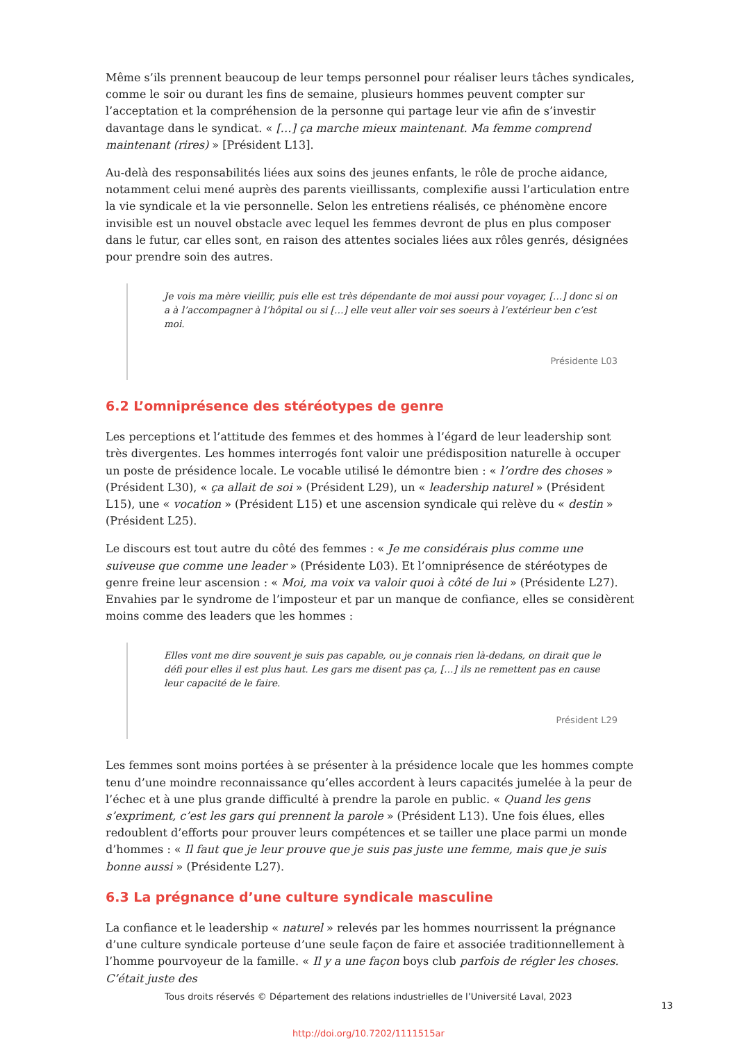Même s’ils prennent beaucoup de leur temps personnel pour réaliser leurs tâches syndicales, comme le soir ou durant les fins de semaine, plusieurs hommes peuvent compter sur l’acceptation et la compréhension de la personne qui partage leur vie afin de s’investir davantage dans le syndicat. « […] ça marche mieux maintenant. Ma femme comprend maintenant (rires) » [Président L13].
Au-delà des responsabilités liées aux soins des jeunes enfants, le rôle de proche aidance, notamment celui mené auprès des parents vieillissants, complexifie aussi l’articulation entre la vie syndicale et la vie personnelle. Selon les entretiens réalisés, ce phénomène encore invisible est un nouvel obstacle avec lequel les femmes devront de plus en plus composer dans le futur, car elles sont, en raison des attentes sociales liées aux rôles genrés, désignées pour prendre soin des autres.
Je vois ma mère vieillir, puis elle est très dépendante de moi aussi pour voyager, […] donc si on a à l’accompagner à l’hôpital ou si […] elle veut aller voir ses soeurs à l’extérieur ben c’est moi.
Présidente L03
6.2 L’omniprésence des stéréotypes de genre
Les perceptions et l’attitude des femmes et des hommes à l’égard de leur leadership sont très divergentes. Les hommes interrogés font valoir une prédisposition naturelle à occuper un poste de présidence locale. Le vocable utilisé le démontre bien : « l’ordre des choses » (Président L30), « ça allait de soi » (Président L29), un « leadership naturel » (Président L15), une « vocation » (Président L15) et une ascension syndicale qui relève du « destin » (Président L25).
Le discours est tout autre du côté des femmes : « Je me considérais plus comme une suiveuse que comme une leader » (Présidente L03). Et l’omniprésence de stéréotypes de genre freine leur ascension : « Moi, ma voix va valoir quoi à côté de lui » (Présidente L27). Envahies par le syndrome de l’imposteur et par un manque de confiance, elles se considèrent moins comme des leaders que les hommes :
Elles vont me dire souvent je suis pas capable, ou je connais rien là-dedans, on dirait que le défi pour elles il est plus haut. Les gars me disent pas ça, […] ils ne remettent pas en cause leur capacité de le faire.
Président L29
Les femmes sont moins portées à se présenter à la présidence locale que les hommes compte tenu d’une moindre reconnaissance qu’elles accordent à leurs capacités jumelée à la peur de l’échec et à une plus grande difficulté à prendre la parole en public. « Quand les gens s’expriment, c’est les gars qui prennent la parole » (Président L13). Une fois élues, elles redoublent d’efforts pour prouver leurs compétences et se tailler une place parmi un monde d’hommes : « Il faut que je leur prouve que je suis pas juste une femme, mais que je suis bonne aussi » (Présidente L27).
6.3 La prégnance d’une culture syndicale masculine
La confiance et le leadership « naturel » relevés par les hommes nourrissent la prégnance d’une culture syndicale porteuse d’une seule façon de faire et associée traditionnellement à l’homme pourvoyeur de la famille. « Il y a une façon boys club parfois de régler les choses. C’était juste des
Tous droits réservés © Département des relations industrielles de l’Université Laval, 2023
13
http://doi.org/10.7202/1111515ar